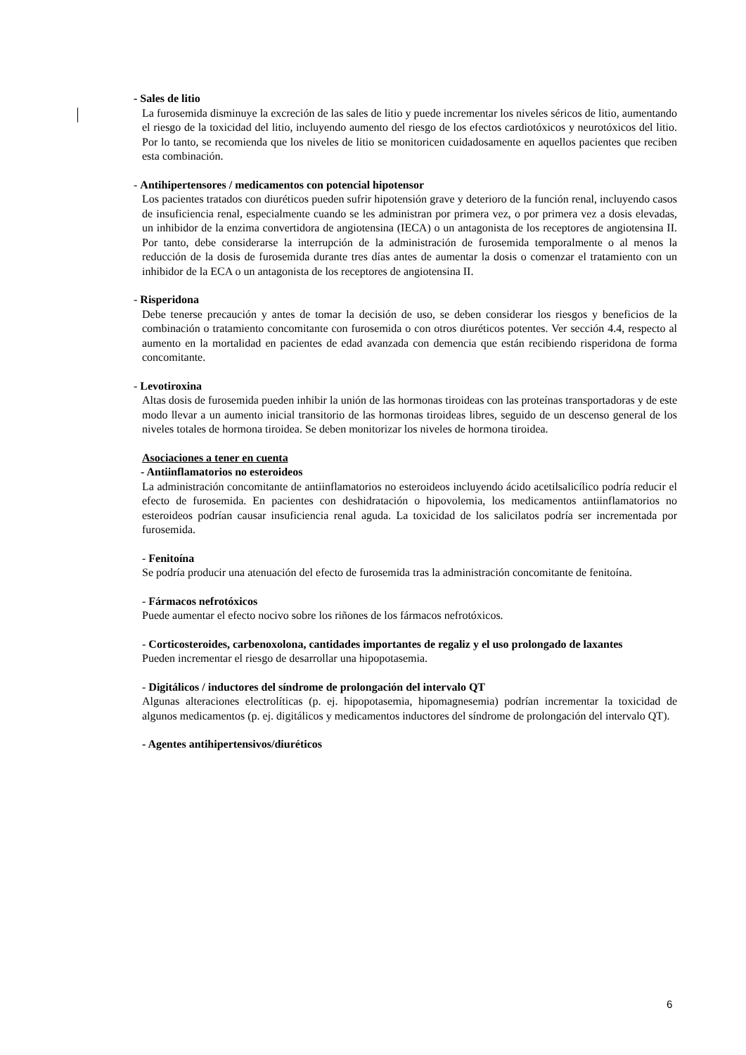- Sales de litio
La furosemida disminuye la excreción de las sales de litio y puede incrementar los niveles séricos de litio, aumentando el riesgo de la toxicidad del litio, incluyendo aumento del riesgo de los efectos cardiotóxicos y neurotóxicos del litio. Por lo tanto, se recomienda que los niveles de litio se monitoricen cuidadosamente en aquellos pacientes que reciben esta combinación.
- Antihipertensores / medicamentos con potencial hipotensor
Los pacientes tratados con diuréticos pueden sufrir hipotensión grave y deterioro de la función renal, incluyendo casos de insuficiencia renal, especialmente cuando se les administran por primera vez, o por primera vez a dosis elevadas, un inhibidor de la enzima convertidora de angiotensina (IECA) o un antagonista de los receptores de angiotensina II. Por tanto, debe considerarse la interrupción de la administración de furosemida temporalmente o al menos la reducción de la dosis de furosemida durante tres días antes de aumentar la dosis o comenzar el tratamiento con un inhibidor de la ECA o un antagonista de los receptores de angiotensina II.
- Risperidona
Debe tenerse precaución y antes de tomar la decisión de uso, se deben considerar los riesgos y beneficios de la combinación o tratamiento concomitante con furosemida o con otros diuréticos potentes. Ver sección 4.4, respecto al aumento en la mortalidad en pacientes de edad avanzada con demencia que están recibiendo risperidona de forma concomitante.
- Levotiroxina
Altas dosis de furosemida pueden inhibir la unión de las hormonas tiroideas con las proteínas transportadoras y de este modo llevar a un aumento inicial transitorio de las hormonas tiroideas libres, seguido de un descenso general de los niveles totales de hormona tiroidea. Se deben monitorizar los niveles de hormona tiroidea.
Asociaciones a tener en cuenta
- Antiinflamatorios no esteroideos
La administración concomitante de antiinflamatorios no esteroideos incluyendo ácido acetilsalicílico podría reducir el efecto de furosemida. En pacientes con deshidratación o hipovolemia, los medicamentos antiinflamatorios no esteroideos podrían causar insuficiencia renal aguda. La toxicidad de los salicilatos podría ser incrementada por furosemida.
- Fenitoína
Se podría producir una atenuación del efecto de furosemida tras la administración concomitante de fenitoína.
- Fármacos nefrotóxicos
Puede aumentar el efecto nocivo sobre los riñones de los fármacos nefrotóxicos.
- Corticosteroides, carbenoxolona, cantidades importantes de regaliz y el uso prolongado de laxantes
Pueden incrementar el riesgo de desarrollar una hipopotasemia.
- Digitálicos / inductores del síndrome de prolongación del intervalo QT
Algunas alteraciones electrolíticas (p. ej. hipopotasemia, hipomagnesemia) podrían incrementar la toxicidad de algunos medicamentos (p. ej. digitálicos y medicamentos inductores del síndrome de prolongación del intervalo QT).
- Agentes antihipertensivos/diuréticos
6